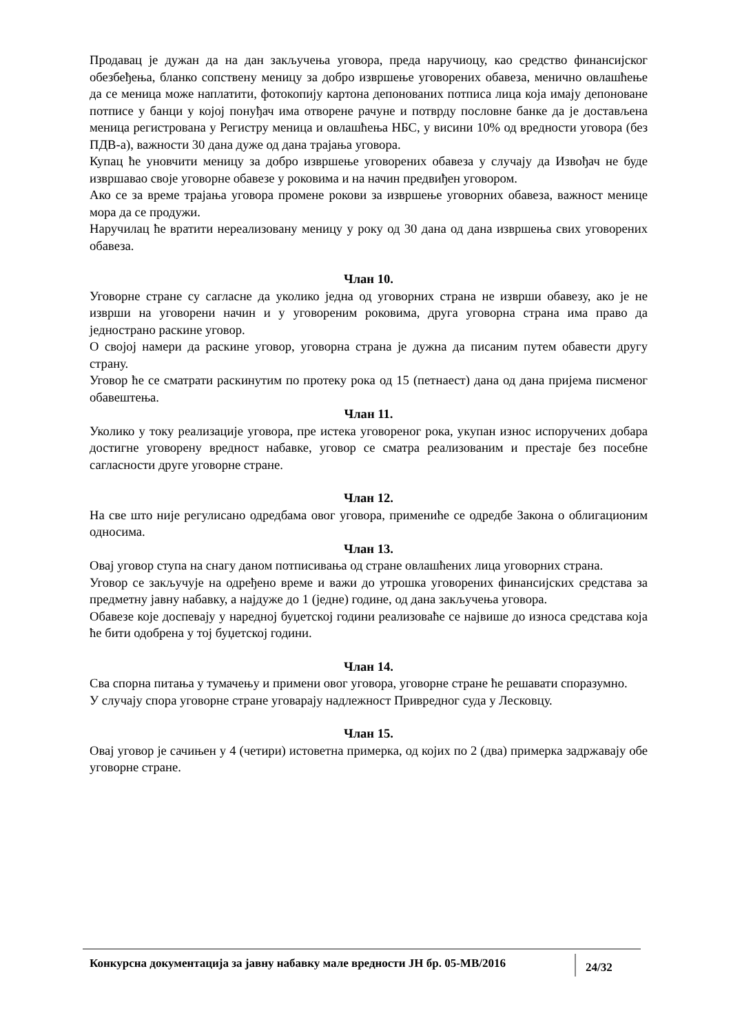Продавац је дужан да на дан закључења уговора, преда наручиоцу, као средство финансијског обезбеђења, бланко сопствену меницу за добро извршење уговорених обавеза, менично овлашћење да се меница може наплатити, фотокопију картона депонованих потписа лица која имају депоноване потписе у банци у којој понуђач има отворене рачуне и потврду пословне банке да је достављена меница регистрована у Регистру меница и овлашћења НБС, у висини 10% од вредности уговора (без ПДВ-а), важности 30 дана дуже од дана трајања уговора.
Купац ће уновчити меницу за добро извршење уговорених обавеза у случају да Извођач не буде извршавао своје уговорне обавезе у роковима и на начин предвиђен уговором.
Ако се за време трајања уговора промене рокови за извршење уговорних обавеза, важност менице мора да се продужи.
Наручилац ће вратити нереализовану меницу у року од 30 дана од дана извршења свих уговорених обавеза.
Члан 10.
Уговорне стране су сагласне да уколико једна од уговорних страна не изврши обавезу, ако је не изврши на уговорени начин и у уговореним роковима, друга уговорна страна има право да једнострано раскине уговор.
О својој намери да раскине уговор, уговорна страна је дужна да писаним путем обавести другу страну.
Уговор ће се сматрати раскинутим по протеку рока од 15 (петнаест) дана од дана пријема писменог обавештења.
Члан 11.
Уколико у току реализације уговора, пре истека уговореног рока, укупан износ испоручених добара достигне уговорену вредност набавке, уговор се сматра реализованим и престаје без посебне сагласности друге уговорне стране.
Члан 12.
На све што није регулисано одредбама овог уговора, примениће се одредбе Закона о облигационим односима.
Члан 13.
Овај уговор ступа на снагу даном потписивања од стране овлашћених лица уговорних страна.
Уговор се закључује на одређено време и важи до утрошка уговорених финансијских средстава за предметну јавну набавку, а најдуже до 1 (једне) године, од дана закључења уговора.
Обавезе које доспевају у наредној буџетској години реализоваће се највише до износа средстава која ће бити одобрена у тој буџетској години.
Члан 14.
Сва спорна питања у тумачењу и примени овог уговора, уговорне стране ће решавати споразумно.
У случају спора уговорне стране уговарају надлежност Привредног суда у Лесковцу.
Члан 15.
Овај уговор је сачињен у 4 (четири) истоветна примерка, од којих по 2 (два) примерка задржавају обе уговорне стране.
Конкурсна документација за јавну набавку мале вредности ЈН бр. 05-МВ/2016
24/32